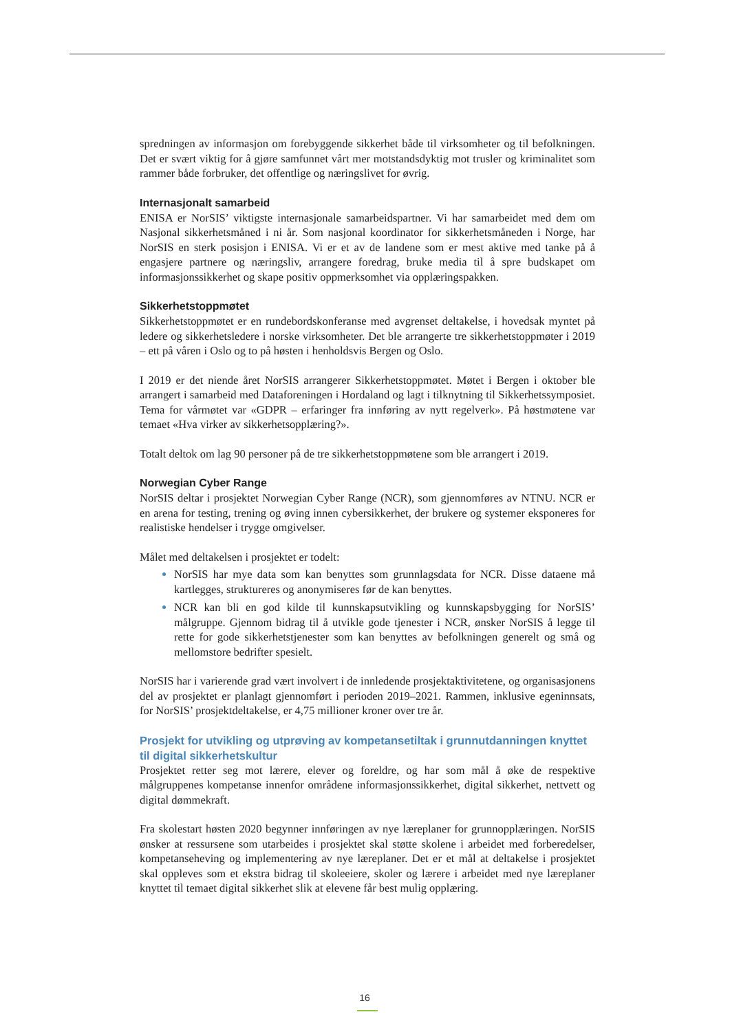spredningen av informasjon om forebyggende sikkerhet både til virksomheter og til befolkningen. Det er svært viktig for å gjøre samfunnet vårt mer motstandsdyktig mot trusler og kriminalitet som rammer både forbruker, det offentlige og næringslivet for øvrig.
Internasjonalt samarbeid
ENISA er NorSIS’ viktigste internasjonale samarbeidspartner. Vi har samarbeidet med dem om Nasjonal sikkerhetsmåned i ni år. Som nasjonal koordinator for sikkerhetsmåneden i Norge, har NorSIS en sterk posisjon i ENISA. Vi er et av de landene som er mest aktive med tanke på å engasjere partnere og næringsliv, arrangere foredrag, bruke media til å spre budskapet om informasjonssikkerhet og skape positiv oppmerksomhet via opplæringspakken.
Sikkerhetstoppmøtet
Sikkerhetstoppmøtet er en rundebordskonferanse med avgrenset deltakelse, i hovedsak myntet på ledere og sikkerhetsledere i norske virksomheter. Det ble arrangerte tre sikkerhetstoppmøter i 2019 – ett på våren i Oslo og to på høsten i henholdsvis Bergen og Oslo.
I 2019 er det niende året NorSIS arrangerer Sikkerhetstoppmøtet. Møtet i Bergen i oktober ble arrangert i samarbeid med Dataforeningen i Hordaland og lagt i tilknytning til Sikkerhetssymposiet. Tema for vårmøtet var «GDPR – erfaringer fra innføring av nytt regelverk». På høstmøtene var temaet «Hva virker av sikkerhetsopplæring?».
Totalt deltok om lag 90 personer på de tre sikkerhetstoppmøtene som ble arrangert i 2019.
Norwegian Cyber Range
NorSIS deltar i prosjektet Norwegian Cyber Range (NCR), som gjennomføres av NTNU. NCR er en arena for testing, trening og øving innen cybersikkerhet, der brukere og systemer eksponeres for realistiske hendelser i trygge omgivelser.
Målet med deltakelsen i prosjektet er todelt:
NorSIS har mye data som kan benyttes som grunnlagsdata for NCR. Disse dataene må kartlegges, struktureres og anonymiseres før de kan benyttes.
NCR kan bli en god kilde til kunnskapsutvikling og kunnskapsbygging for NorSIS’ målgruppe. Gjennom bidrag til å utvikle gode tjenester i NCR, ønsker NorSIS å legge til rette for gode sikkerhetstjenester som kan benyttes av befolkningen generelt og små og mellomstore bedrifter spesielt.
NorSIS har i varierende grad vært involvert i de innledende prosjektaktivitetene, og organisasjonens del av prosjektet er planlagt gjennomført i perioden 2019–2021. Rammen, inklusive egeninnsats, for NorSIS’ prosjektdeltakelse, er 4,75 millioner kroner over tre år.
Prosjekt for utvikling og utprøving av kompetansetiltak i grunnutdanningen knyttet til digital sikkerhetskultur
Prosjektet retter seg mot lærere, elever og foreldre, og har som mål å øke de respektive målgruppenes kompetanse innenfor områdene informasjonssikkerhet, digital sikkerhet, nettvett og digital dømmekraft.
Fra skolestart høsten 2020 begynner innføringen av nye læreplaner for grunnopplæringen. NorSIS ønsker at ressursene som utarbeides i prosjektet skal støtte skolene i arbeidet med forberedelser, kompetanseheving og implementering av nye læreplaner. Det er et mål at deltakelse i prosjektet skal oppleves som et ekstra bidrag til skoleeiere, skoler og lærere i arbeidet med nye læreplaner knyttet til temaet digital sikkerhet slik at elevene får best mulig opplæring.
16